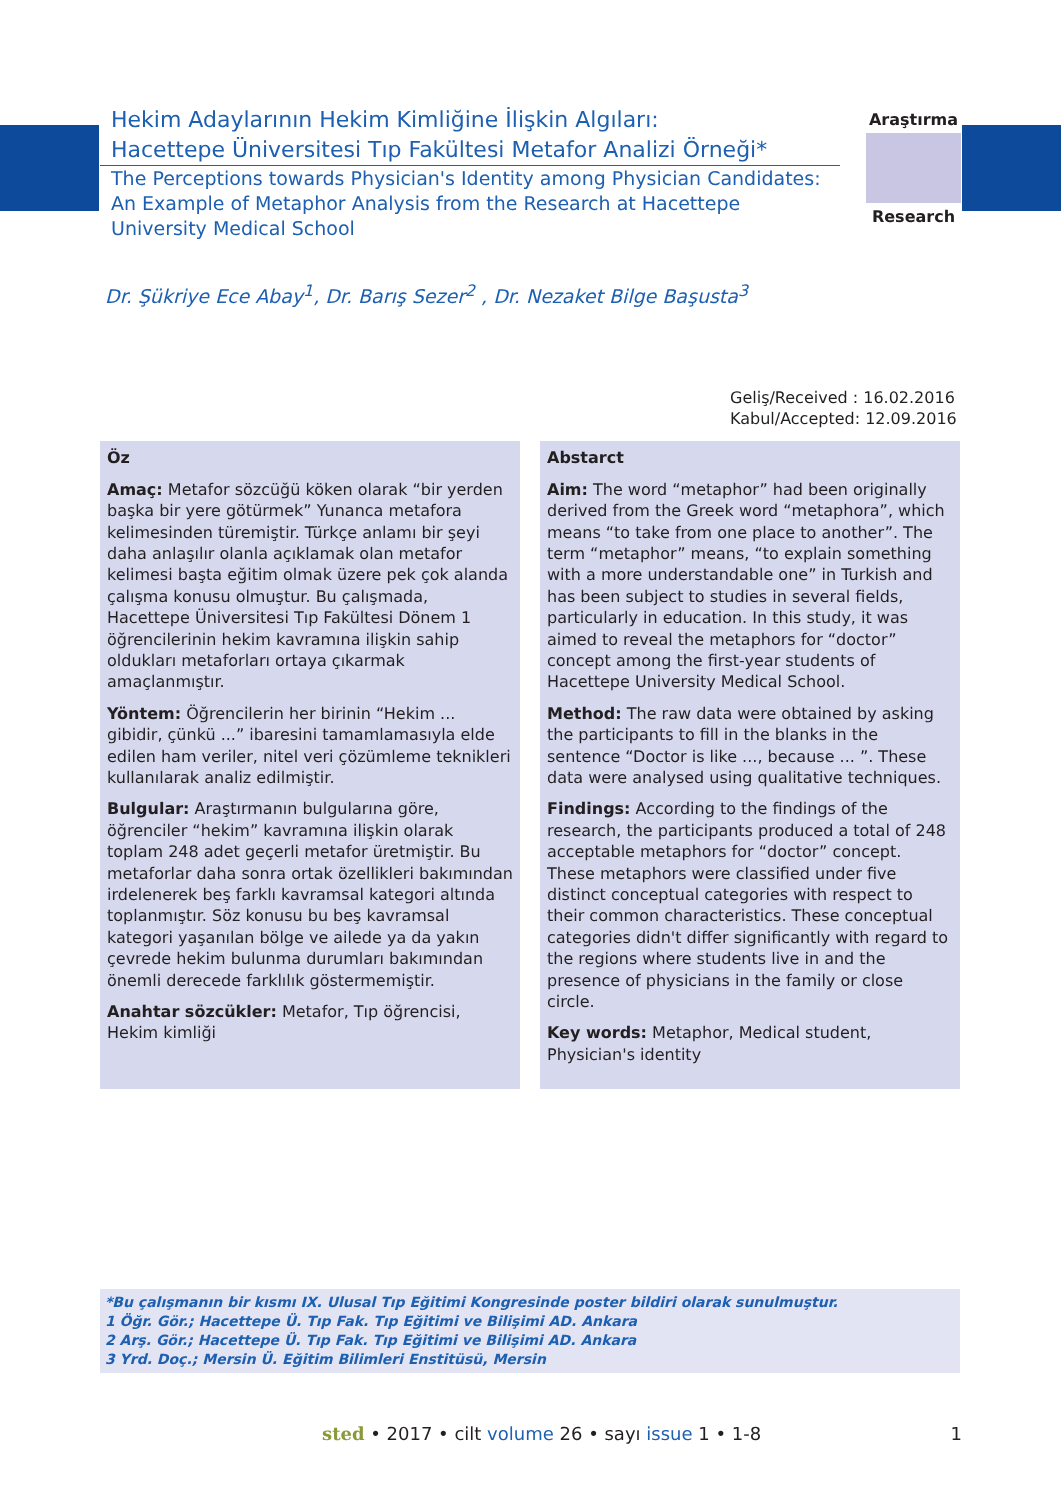Hekim Adaylarının Hekim Kimliğine İlişkin Algıları:
Hacettepe Üniversitesi Tıp Fakültesi Metafor Analizi Örneği*
The Perceptions towards Physician's Identity among Physician Candidates: An Example of Metaphor Analysis from the Research at Hacettepe University Medical School
Araştırma
Research
Dr. Şükriye Ece Abay<sup>1</sup>, Dr. Barış Sezer<sup>2</sup> , Dr. Nezaket Bilge Başusta<sup>3</sup>
Geliş/Received : 16.02.2016
Kabul/Accepted: 12.09.2016
Öz
Amaç: Metafor sözcüğü köken olarak “bir yerden başka bir yere götürmek” Yunanca metafora kelimesinden türemiştir. Türkçe anlamı bir şeyi daha anlaşılır olanla açıklamak olan metafor kelimesi başta eğitim olmak üzere pek çok alanda çalışma konusu olmuştur. Bu çalışmada, Hacettepe Üniversitesi Tıp Fakültesi Dönem 1 öğrencilerinin hekim kavramına ilişkin sahip oldukları metaforları ortaya çıkarmak amaçlanmıştır.
Yöntem: Öğrencilerin her birinin “Hekim ... gibidir, çünkü ...” ibaresini tamamlamasıyla elde edilen ham veriler, nitel veri çözümleme teknikleri kullanılarak analiz edilmiştir.
Bulgular: Araştırmanın bulgularına göre, öğrenciler “hekim” kavramına ilişkin olarak toplam 248 adet geçerli metafor üretmiştir. Bu metaforlar daha sonra ortak özellikleri bakımından irdelenerek beş farklı kavramsal kategori altında toplanmıştır. Söz konusu bu beş kavramsal kategori yaşanılan bölge ve ailede ya da yakın çevrede hekim bulunma durumları bakımından önemli derecede farklılık göstermemiştir.
Anahtar sözcükler: Metafor, Tıp öğrencisi, Hekim kimliği
Abstarct
Aim: The word “metaphor” had been originally derived from the Greek word “metaphora”, which means “to take from one place to another”. The term “metaphor” means, “to explain something with a more understandable one” in Turkish and has been subject to studies in several fields, particularly in education. In this study, it was aimed to reveal the metaphors for “doctor” concept among the first-year students of Hacettepe University Medical School.
Method: The raw data were obtained by asking the participants to fill in the blanks in the sentence “Doctor is like ..., because ... ”. These data were analysed using qualitative techniques.
Findings: According to the findings of the research, the participants produced a total of 248 acceptable metaphors for “doctor” concept. These metaphors were classified under five distinct conceptual categories with respect to their common characteristics. These conceptual categories didn't differ significantly with regard to the regions where students live in and the presence of physicians in the family or close circle.
Key words: Metaphor, Medical student, Physician's identity
*Bu çalışmanın bir kısmı IX. Ulusal Tıp Eğitimi Kongresinde poster bildiri olarak sunulmuştur.
1 Öğr. Gör.; Hacettepe Ü. Tıp Fak. Tıp Eğitimi ve Bilişimi AD. Ankara
2 Arş. Gör.; Hacettepe Ü. Tıp Fak. Tıp Eğitimi ve Bilişimi AD. Ankara
3 Yrd. Doç.; Mersin Ü. Eğitim Bilimleri Enstitüsü, Mersin
sted • 2017 • cilt volume 26 • sayı issue 1 • 1-8 1